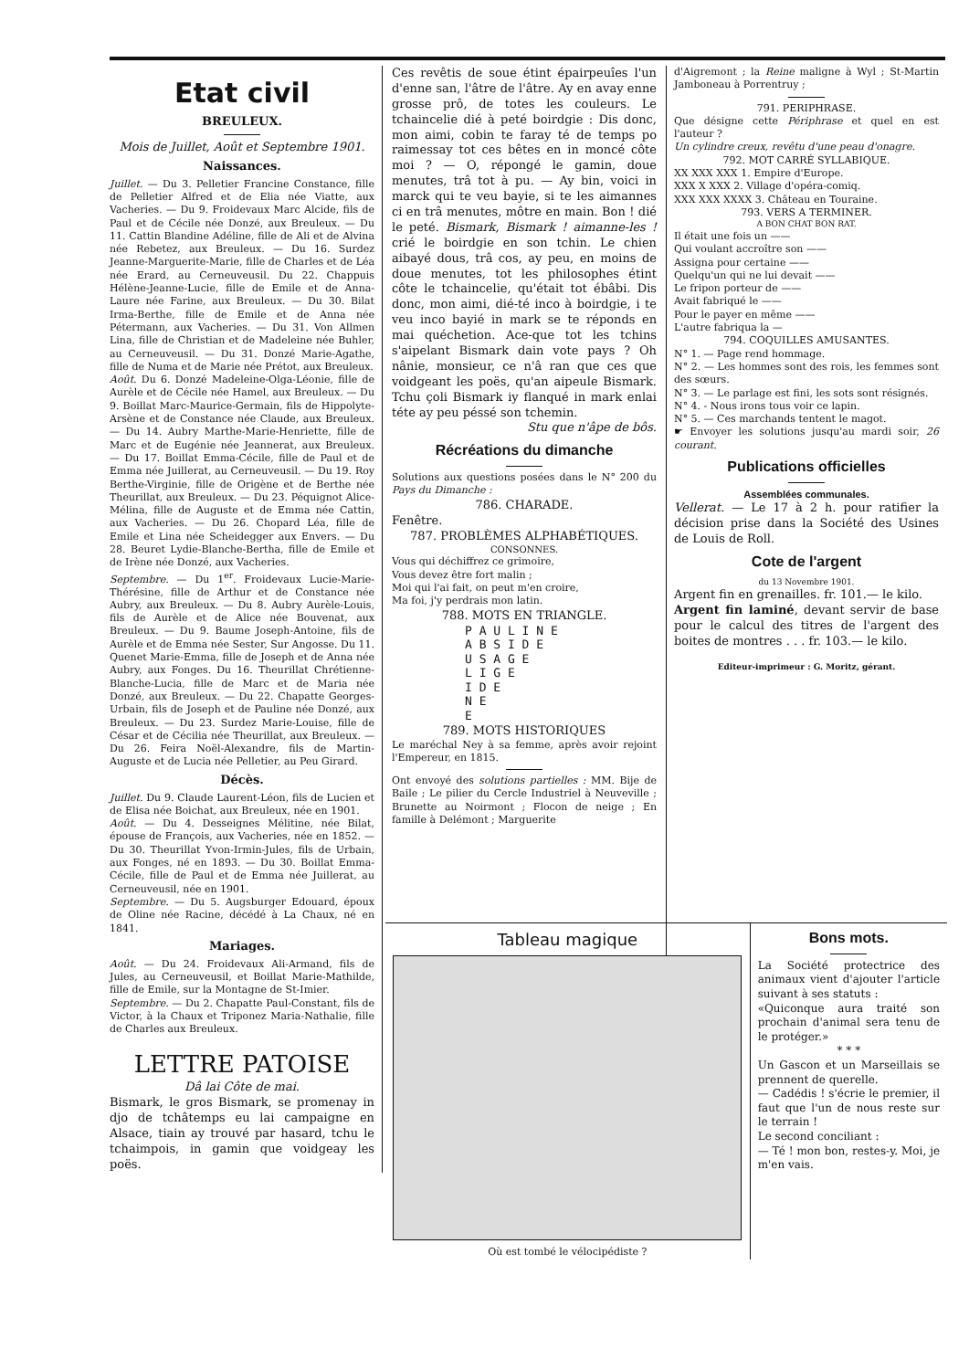Etat civil
BREULEUX.
Mois de Juillet, Août et Septembre 1901.
Naissances.
Juillet. — Du 3. Pelletier Francine Constance, fille de Pelletier Alfred et de Elia née Viatte, aux Vacheries. — Du 9. Froidevaux Marc Alcide, fils de Paul et de Cécile née Donzé, aux Breuleux. — Du 11. Cattin Blandine Adéline, fille de Ali et de Alvina née Rebetez, aux Breuleux. — Du 16. Surdez Jeanne-Marguerite-Marie, fille de Charles et de Léa née Erard, au Cerneuveusil. Du 22. Chappuis Hélène-Jeanne-Lucie, fille de Emile et de Anna-Laure née Farine, aux Breuleux. — Du 30. Bilat Irma-Berthe, fille de Emile et de Anna née Pétermann, aux Vacheries. — Du 31. Von Allmen Lina, fille de Christian et de Madeleine née Buhler, au Cerneuveusil. — Du 31. Donzé Marie-Agathe, fille de Numa et de Marie née Prétot, aux Breuleux.
Août. Du 6. Donzé Madeleine-Olga-Léonie, fille de Aurèle et de Cécile née Hamel, aux Breuleux. — Du 9. Boillat Marc-Maurice-Germain, fils de Hippolyte-Arsène et de Constance née Claude, aux Breuleux. — Du 14. Aubry Marthe-Marie-Henriette, fille de Marc et de Eugénie née Jeannerat, aux Breuleux. — Du 17. Boillat Emma-Cécile, fille de Paul et de Emma née Juillerat, au Cerneuveusil. — Du 19. Roy Berthe-Virginie, fille de Origène et de Berthe née Theurillat, aux Breuleux. — Du 23. Péquignot Alice-Mélina, fille de Auguste et de Emma née Cattin, aux Vacheries. — Du 26. Chopard Léa, fille de Emile et Lina née Scheidegger aux Envers. — Du 28. Beuret Lydie-Blanche-Bertha, fille de Emile et de Irène née Donzé, aux Vacheries.
Septembre. — Du 1<sup>er</sup>. Froidevaux Lucie-Marie-Thérésine, fille de Arthur et de Constance née Aubry, aux Breuleux. — Du 8. Aubry Aurèle-Louis, fils de Aurèle et de Alice née Bouvenat, aux Breuleux. — Du 9. Baume Joseph-Antoine, fils de Aurèle et de Emma née Sester, Sur Angosse. Du 11. Quenet Marie-Emma, fille de Joseph et de Anna née Aubry, aux Fonges. Du 16. Theurillat Chrétienne-Blanche-Lucia, fille de Marc et de Maria née Donzé, aux Breuleux. — Du 22. Chapatte Georges-Urbain, fils de Joseph et de Pauline née Donzé, aux Breuleux. — Du 23. Surdez Marie-Louise, fille de César et de Cécilia née Theurillat, aux Breuleux. — Du 26. Feira Noël-Alexandre, fils de Martin-Auguste et de Lucia née Pelletier, au Peu Girard.
Décès.
Juillet. Du 9. Claude Laurent-Léon, fils de Lucien et de Elisa née Boichat, aux Breuleux, née en 1901.
Août. — Du 4. Desseignes Mélitine, née Bilat, épouse de François, aux Vacheries, née en 1852. — Du 30. Theurillat Yvon-Irmin-Jules, fils de Urbain, aux Fonges, né en 1893. — Du 30. Boillat Emma-Cécile, fille de Paul et de Emma née Juillerat, au Cerneuveusil, née en 1901.
Septembre. — Du 5. Augsburger Edouard, époux de Oline née Racine, décédé à La Chaux, né en 1841.
Mariages.
Août. — Du 24. Froidevaux Ali-Armand, fils de Jules, au Cerneuveusil, et Boillat Marie-Mathilde, fille de Emile, sur la Montagne de St-Imier.
Septembre. — Du 2. Chapatte Paul-Constant, fils de Victor, à la Chaux et Triponez Maria-Nathalie, fille de Charles aux Breuleux.
LETTRE PATOISE
Dâ lai Côte de mai.
Bismark, le gros Bismark, se promenay in djo de tchâtemps eu lai campaigne en Alsace, tiain ay trouvé par hasard, tchu le tchaimpois, in gamin que voidgeay les poës.
Ces revêtis de soue étint épairpeuîes l'un d'enne san, l'âtre de l'âtre. Ay en avay enne grosse prô, de totes les couleurs. Le tchaincelie dié à peté boirdgie : Dis donc, mon aimi, cobin te faray té de temps po raimessay tot ces bêtes en in moncé côte moi ? — O, répongé le gamin, doue menutes, trâ tot à pu. — Ay bin, voici in marck qui te veu bayie, si te les aimannes ci en trâ menutes, môtre en main. Bon ! dié le peté. Bismark, Bismark ! aimanne-les ! crié le boirdgie en son tchin. Le chien aibayé dous, trâ cos, ay peu, en moins de doue menutes, tot les philosophes étint côte le tchaincelie, qu'était tot ébâbi. Dis donc, mon aimi, dié-té inco à boirdgie, i te veu inco bayié in mark se te réponds en mai quéchetion. Ace-que tot les tchins s'aipelant Bismark dain vote pays ? Oh nânie, monsieur, ce n'â ran que ces que voidgeant les poës, qu'an aipeule Bismark. Tchu çoli Bismark iy flanqué in mark enlai téte ay peu péssé son tchemin.
Stu que n'âpe de bôs.
Récréations du dimanche
Solutions aux questions posées dans le N° 200 du Pays du Dimanche :
786. CHARADE.
Fenêtre.
787. PROBLÈMES ALPHABÉTIQUES.
CONSONNES.
Vous qui déchiffrez ce grimoire,
Vous devez être fort malin ;
Moi qui l'ai fait, on peut m'en croire,
Ma foi, j'y perdrais mon latin.
788. MOTS EN TRIANGLE.
P A U L I N E
A B S I D E
U S A G E
L I G E
I D E
N E
E
789. MOTS HISTORIQUES
Le maréchal Ney à sa femme, après avoir rejoint l'Empereur, en 1815.
Ont envoyé des solutions partielles : MM. Bije de Baile ; Le pilier du Cercle Industriel à Neuveville ; Brunette au Noirmont ; Flocon de neige ; En famille à Delémont ; Marguerite
d'Aigremont ; la Reine maligne à Wyl ; St-Martin Jamboneau à Porrentruy ;
791. PERIPHRASE.
Que désigne cette Périphrase et quel en est l'auteur ?
Un cylindre creux, revêtu d'une peau d'onagre.
792. MOT CARRÉ SYLLABIQUE.
XX XXX XXX 1. Empire d'Europe.
XXX X XXX 2. Village d'opéra-comiq.
XXX XXX XXXX 3. Château en Touraine.
793. VERS A TERMINER.
A BON CHAT BON RAT.
Il était une fois un ——
Qui voulant accroître son ——
Assigna pour certaine ——
Quelqu'un qui ne lui devait ——
Le fripon porteur de ——
Avait fabriqué le ——
Pour le payer en même ——
L'autre fabriqua la —
794. COQUILLES AMUSANTES.
N° 1. — Page rend hommage.
N° 2. — Les hommes sont des rois, les femmes sont des sœurs.
N° 3. — Le parlage est fini, les sots sont résignés.
N° 4. - Nous irons tous voir ce lapin.
N° 5. — Ces marchands tentent le magot.
☛ Envoyer les solutions jusqu'au mardi soir, 26 courant.
Publications officielles
Assemblées communales.
Vellerat. — Le 17 à 2 h. pour ratifier la décision prise dans la Société des Usines de Louis de Roll.
Cote de l'argent
du 13 Novembre 1901.
Argent fin en grenailles. fr. 101.— le kilo.
Argent fin laminé, devant servir de base pour le calcul des titres de l'argent des boites de montres . . . fr. 103.— le kilo.
Editeur-imprimeur : G. Moritz, gérant.
Tableau magique
Où est tombé le vélocipédiste ?
Bons mots.
La Société protectrice des animaux vient d'ajouter l'article suivant à ses statuts :
«Quiconque aura traité son prochain d'animal sera tenu de le protéger.»
* * *
Un Gascon et un Marseillais se prennent de querelle.
— Cadédis ! s'écrie le premier, il faut que l'un de nous reste sur le terrain !
Le second conciliant :
— Té ! mon bon, restes-y. Moi, je m'en vais.